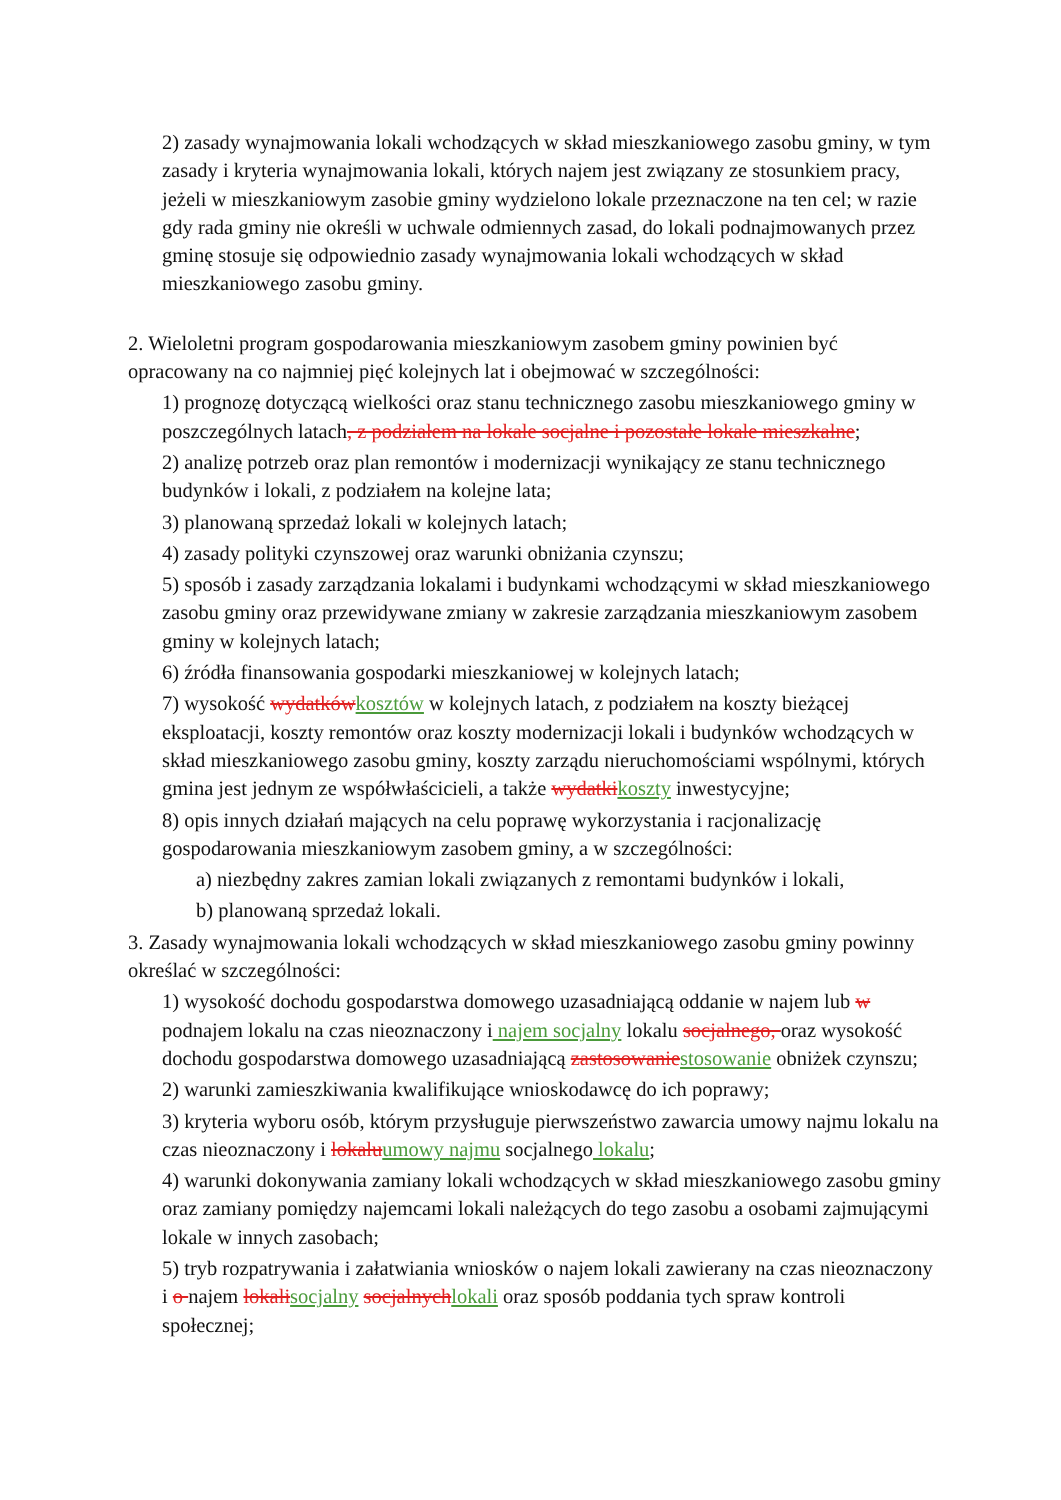2) zasady wynajmowania lokali wchodzących w skład mieszkaniowego zasobu gminy, w tym zasady i kryteria wynajmowania lokali, których najem jest związany ze stosunkiem pracy, jeżeli w mieszkaniowym zasobie gminy wydzielono lokale przeznaczone na ten cel; w razie gdy rada gminy nie określi w uchwale odmiennych zasad, do lokali podnajmowanych przez gminę stosuje się odpowiednio zasady wynajmowania lokali wchodzących w skład mieszkaniowego zasobu gminy.
2. Wieloletni program gospodarowania mieszkaniowym zasobem gminy powinien być opracowany na co najmniej pięć kolejnych lat i obejmować w szczególności:
1) prognozę dotyczącą wielkości oraz stanu technicznego zasobu mieszkaniowego gminy w poszczególnych latach, z podziałem na lokale socjalne i pozostałe lokale mieszkalne;
2) analizę potrzeb oraz plan remontów i modernizacji wynikający ze stanu technicznego budynków i lokali, z podziałem na kolejne lata;
3) planowaną sprzedaż lokali w kolejnych latach;
4) zasady polityki czynszowej oraz warunki obniżania czynszu;
5) sposób i zasady zarządzania lokalami i budynkami wchodzącymi w skład mieszkaniowego zasobu gminy oraz przewidywane zmiany w zakresie zarządzania mieszkaniowym zasobem gminy w kolejnych latach;
6) źródła finansowania gospodarki mieszkaniowej w kolejnych latach;
7) wysokość wydatkówkosztów w kolejnych latach, z podziałem na koszty bieżącej eksploatacji, koszty remontów oraz koszty modernizacji lokali i budynków wchodzących w skład mieszkaniowego zasobu gminy, koszty zarządu nieruchomościami wspólnymi, których gmina jest jednym ze współwłaścicieli, a także wydatkikoszty inwestycyjne;
8) opis innych działań mających na celu poprawę wykorzystania i racjonalizację gospodarowania mieszkaniowym zasobem gminy, a w szczególności:
a) niezbędny zakres zamian lokali związanych z remontami budynków i lokali,
b) planowaną sprzedaż lokali.
3. Zasady wynajmowania lokali wchodzących w skład mieszkaniowego zasobu gminy powinny określać w szczególności:
1) wysokość dochodu gospodarstwa domowego uzasadniającą oddanie w najem lub w podnajem lokalu na czas nieoznaczony i najem socjalny lokalu socjalnego, oraz wysokość dochodu gospodarstwa domowego uzasadniającą zastosowaniestosowanie obniżek czynszu;
2) warunki zamieszkiwania kwalifikujące wnioskodawcę do ich poprawy;
3) kryteria wyboru osób, którym przysługuje pierwszeństwo zawarcia umowy najmu lokalu na czas nieoznaczony i lokaluumowy najmu socjalnego lokalu;
4) warunki dokonywania zamiany lokali wchodzących w skład mieszkaniowego zasobu gminy oraz zamiany pomiędzy najemcami lokali należących do tego zasobu a osobami zajmującymi lokale w innych zasobach;
5) tryb rozpatrywania i załatwiania wniosków o najem lokali zawierany na czas nieoznaczony i o najem lokalisocjalny socjalnychlokali oraz sposób poddania tych spraw kontroli społecznej;